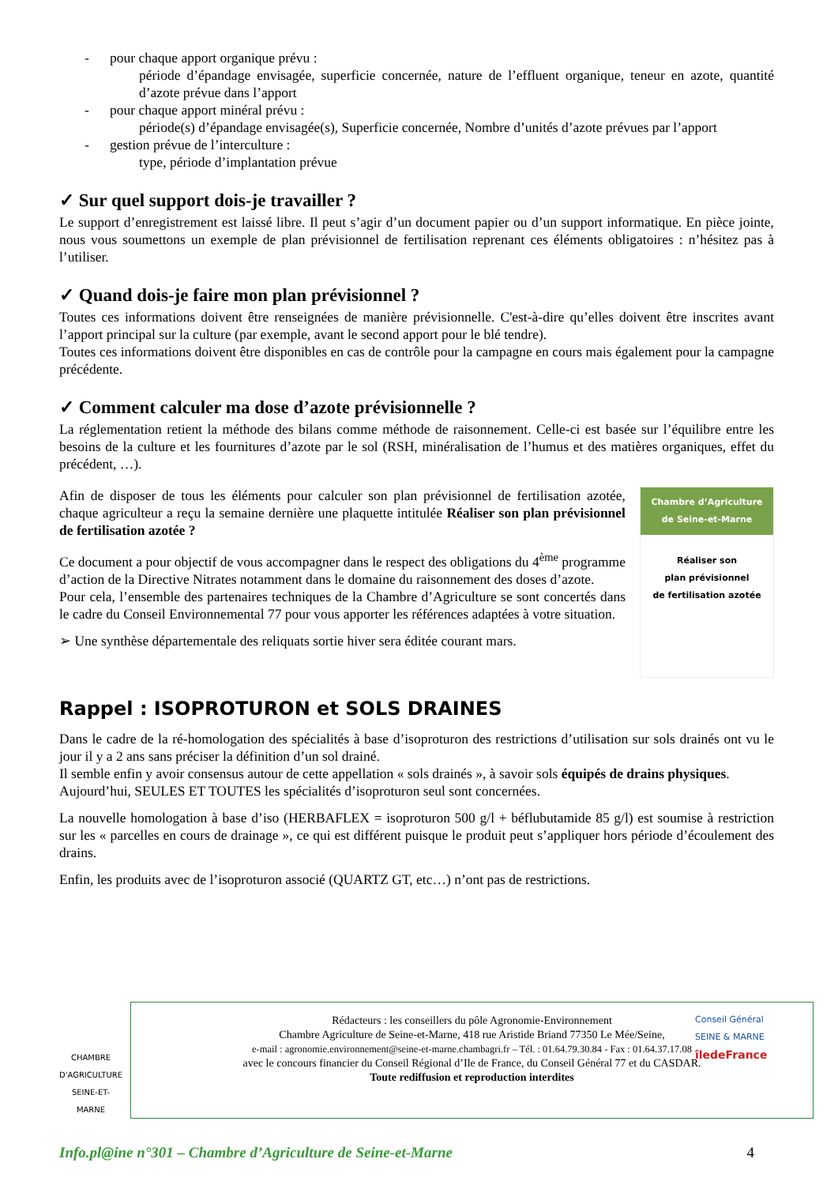- pour chaque apport organique prévu :
période d’épandage envisagée, superficie concernée, nature de l’effluent organique, teneur en azote, quantité d’azote prévue dans l’apport
- pour chaque apport minéral prévu :
période(s) d’épandage envisagée(s), Superficie concernée, Nombre d’unités d’azote prévues par l’apport
- gestion prévue de l’interculture :
type, période d’implantation prévue
✓ Sur quel support dois-je travailler ?
Le support d’enregistrement est laissé libre. Il peut s’agir d’un document papier ou d’un support informatique. En pièce jointe, nous vous soumettons un exemple de plan prévisionnel de fertilisation reprenant ces éléments obligatoires : n’hésitez pas à l’utiliser.
✓ Quand dois-je faire mon plan prévisionnel ?
Toutes ces informations doivent être renseignées de manière prévisionnelle. C'est-à-dire qu’elles doivent être inscrites avant l’apport principal sur la culture (par exemple, avant le second apport pour le blé tendre).
Toutes ces informations doivent être disponibles en cas de contrôle pour la campagne en cours mais également pour la campagne précédente.
✓ Comment calculer ma dose d’azote prévisionnelle ?
La réglementation retient la méthode des bilans comme méthode de raisonnement. Celle-ci est basée sur l’équilibre entre les besoins de la culture et les fournitures d’azote par le sol (RSH, minéralisation de l’humus et des matières organiques, effet du précédent, …).
Afin de disposer de tous les éléments pour calculer son plan prévisionnel de fertilisation azotée, chaque agriculteur a reçu la semaine dernière une plaquette intitulée Réaliser son plan prévisionnel de fertilisation azotée ?
Ce document a pour objectif de vous accompagner dans le respect des obligations du 4<sup>ème</sup> programme d’action de la Directive Nitrates notamment dans le domaine du raisonnement des doses d’azote.
Pour cela, l’ensemble des partenaires techniques de la Chambre d’Agriculture se sont concertés dans le cadre du Conseil Environnemental 77 pour vous apporter les références adaptées à votre situation.
➢ Une synthèse départementale des reliquats sortie hiver sera éditée courant mars.
Chambre d’Agriculture
de Seine-et-Marne
Réaliser son
plan prévisionnel
de fertilisation azotée
Rappel : ISOPROTURON et SOLS DRAINES
Dans le cadre de la ré-homologation des spécialités à base d’isoproturon des restrictions d’utilisation sur sols drainés ont vu le jour il y a 2 ans sans préciser la définition d’un sol drainé.
Il semble enfin y avoir consensus autour de cette appellation « sols drainés », à savoir sols équipés de drains physiques.
Aujourd’hui, SEULES ET TOUTES les spécialités d’isoproturon seul sont concernées.
La nouvelle homologation à base d’iso (HERBAFLEX = isoproturon 500 g/l + béflubutamide 85 g/l) est soumise à restriction sur les « parcelles en cours de drainage », ce qui est différent puisque le produit peut s’appliquer hors période d’écoulement des drains.
Enfin, les produits avec de l’isoproturon associé (QUARTZ GT, etc…) n’ont pas de restrictions.
CHAMBRE D'AGRICULTURE
SEINE-ET-MARNE
Rédacteurs : les conseillers du pôle Agronomie-Environnement
Chambre Agriculture de Seine-et-Marne, 418 rue Aristide Briand 77350 Le Mée/Seine,
e-mail : agronomie.environnement@seine-et-marne.chambagri.fr – Tél. : 01.64.79.30.84 - Fax : 01.64.37.17.08
avec le concours financier du Conseil Régional d’Ile de France, du Conseil Général 77 et du CASDAR.
Toute rediffusion et reproduction interdites
Conseil Général
SEINE & MARNE
îledeFrance
Info.pl@ine n°301 – Chambre d’Agriculture de Seine-et-Marne 4